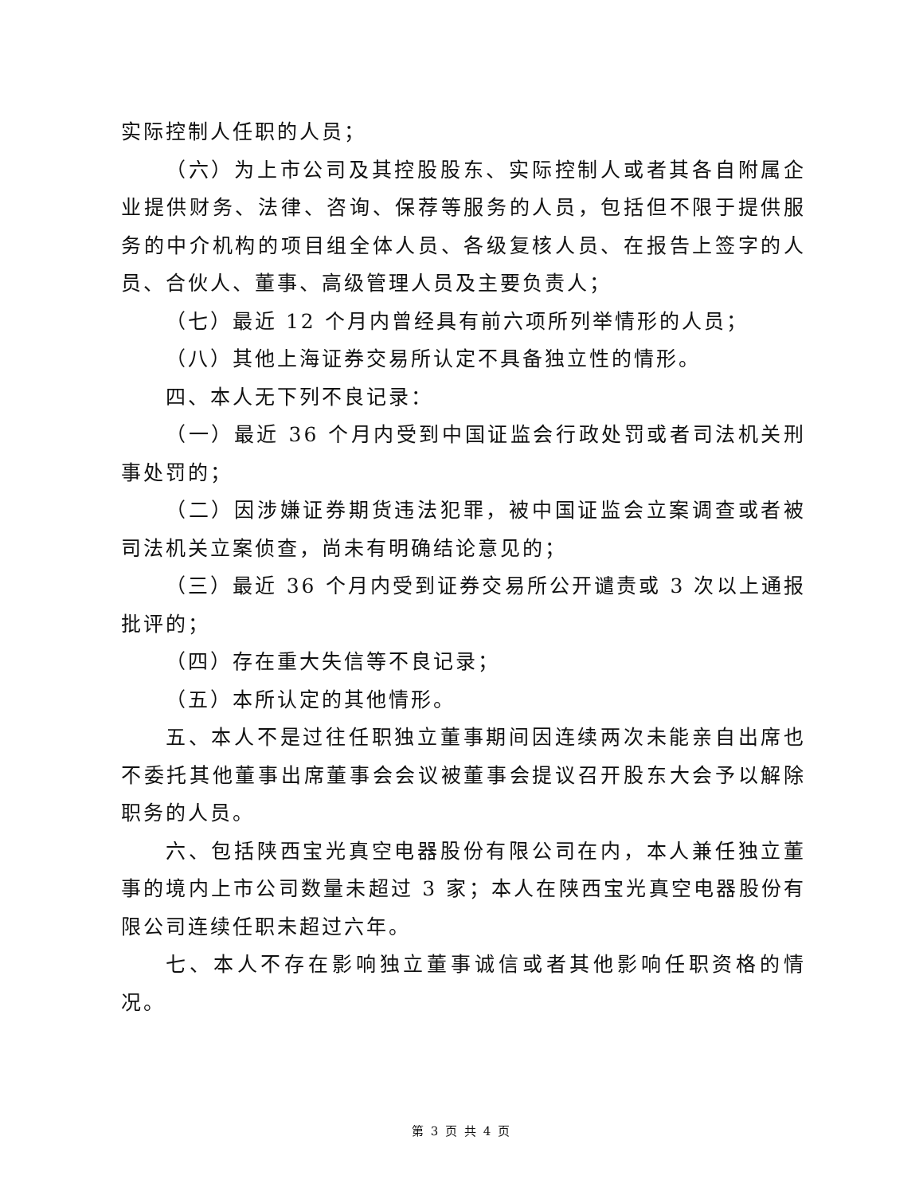实际控制人任职的人员；
（六）为上市公司及其控股股东、实际控制人或者其各自附属企业提供财务、法律、咨询、保荐等服务的人员，包括但不限于提供服务的中介机构的项目组全体人员、各级复核人员、在报告上签字的人员、合伙人、董事、高级管理人员及主要负责人；
（七）最近 12 个月内曾经具有前六项所列举情形的人员；
（八）其他上海证券交易所认定不具备独立性的情形。
四、本人无下列不良记录：
（一）最近 36 个月内受到中国证监会行政处罚或者司法机关刑事处罚的；
（二）因涉嫌证券期货违法犯罪，被中国证监会立案调查或者被司法机关立案侦查，尚未有明确结论意见的；
（三）最近 36 个月内受到证券交易所公开谴责或 3 次以上通报批评的；
（四）存在重大失信等不良记录；
（五）本所认定的其他情形。
五、本人不是过往任职独立董事期间因连续两次未能亲自出席也不委托其他董事出席董事会会议被董事会提议召开股东大会予以解除职务的人员。
六、包括陕西宝光真空电器股份有限公司在内，本人兼任独立董事的境内上市公司数量未超过 3 家；本人在陕西宝光真空电器股份有限公司连续任职未超过六年。
七、本人不存在影响独立董事诚信或者其他影响任职资格的情况。
第 3 页 共 4 页